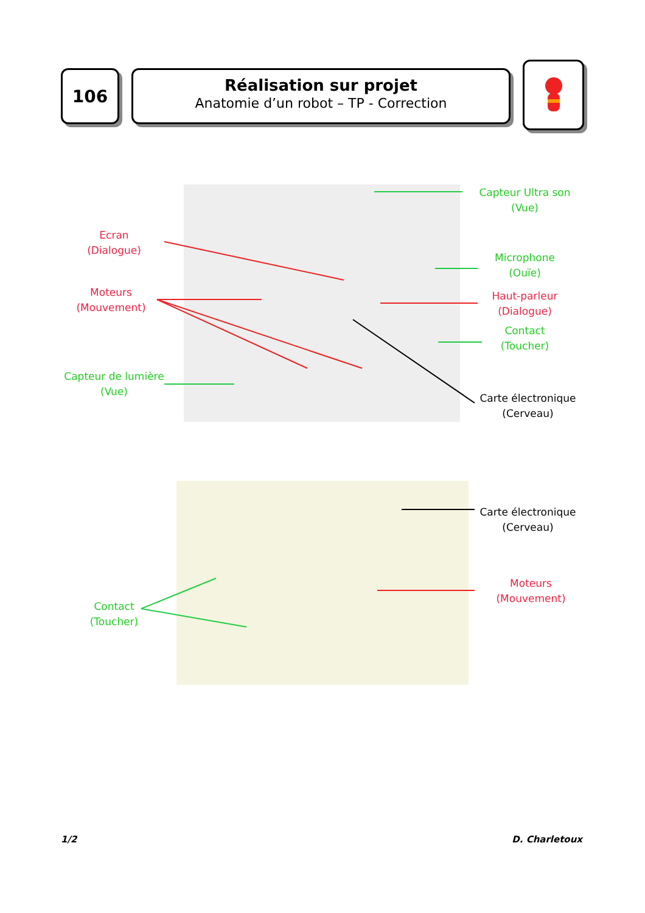106
Réalisation sur projet
Anatomie d’un robot – TP - Correction
Capteur Ultra son
(Vue)
Ecran
(Dialogue)
Moteurs
(Mouvement)
Microphone
(Ouïe)
Haut-parleur
(Dialogue)
Contact
(Toucher)
Capteur de lumière
(Vue)
Carte électronique
(Cerveau)
Carte électronique
(Cerveau)
Moteurs
(Mouvement)
Contact
(Toucher)
1/2 D. Charletoux